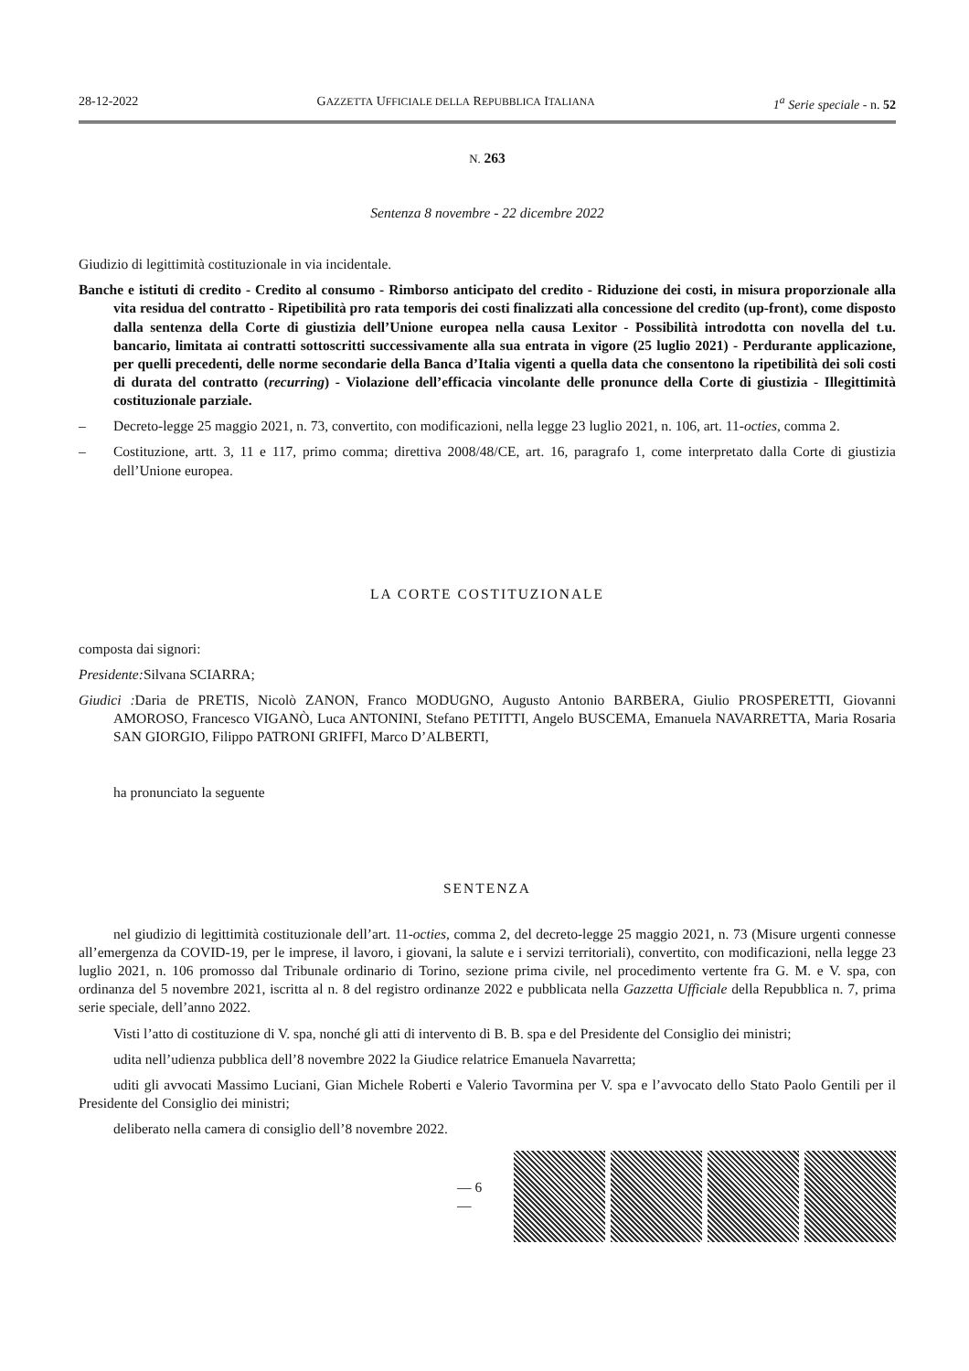28-12-2022 GAZZETTA UFFICIALE DELLA REPUBBLICA ITALIANA 1<sup>a</sup> Serie speciale - n. 52
N. 263
Sentenza 8 novembre - 22 dicembre 2022
Giudizio di legittimità costituzionale in via incidentale.
Banche e istituti di credito - Credito al consumo - Rimborso anticipato del credito - Riduzione dei costi, in misura proporzionale alla vita residua del contratto - Ripetibilità pro rata temporis dei costi finalizzati alla concessione del credito (up-front), come disposto dalla sentenza della Corte di giustizia dell’Unione europea nella causa Lexitor - Possibilità introdotta con novella del t.u. bancario, limitata ai contratti sottoscritti successivamente alla sua entrata in vigore (25 luglio 2021) - Perdurante applicazione, per quelli precedenti, delle norme secondarie della Banca d’Italia vigenti a quella data che consentono la ripetibilità dei soli costi di durata del contratto (recurring) - Violazione dell’efficacia vincolante delle pronunce della Corte di giustizia - Illegittimità costituzionale parziale.
– Decreto-legge 25 maggio 2021, n. 73, convertito, con modificazioni, nella legge 23 luglio 2021, n. 106, art. 11-octies, comma 2.
– Costituzione, artt. 3, 11 e 117, primo comma; direttiva 2008/48/CE, art. 16, paragrafo 1, come interpretato dalla Corte di giustizia dell’Unione europea.
LA CORTE COSTITUZIONALE
composta dai signori:
Presidente: Silvana SCIARRA;
Giudici : Daria de PRETIS, Nicolò ZANON, Franco MODUGNO, Augusto Antonio BARBERA, Giulio PROSPERETTI, Giovanni AMOROSO, Francesco VIGANÒ, Luca ANTONINI, Stefano PETITTI, Angelo BUSCEMA, Emanuela NAVARRETTA, Maria Rosaria SAN GIORGIO, Filippo PATRONI GRIFFI, Marco D’ALBERTI,
ha pronunciato la seguente
SENTENZA
nel giudizio di legittimità costituzionale dell’art. 11-octies, comma 2, del decreto-legge 25 maggio 2021, n. 73 (Misure urgenti connesse all’emergenza da COVID-19, per le imprese, il lavoro, i giovani, la salute e i servizi territoriali), convertito, con modificazioni, nella legge 23 luglio 2021, n. 106 promosso dal Tribunale ordinario di Torino, sezione prima civile, nel procedimento vertente fra G. M. e V. spa, con ordinanza del 5 novembre 2021, iscritta al n. 8 del registro ordinanze 2022 e pubblicata nella Gazzetta Ufficiale della Repubblica n. 7, prima serie speciale, dell’anno 2022.
Visti l’atto di costituzione di V. spa, nonché gli atti di intervento di B. B. spa e del Presidente del Consiglio dei ministri;
udita nell’udienza pubblica dell’8 novembre 2022 la Giudice relatrice Emanuela Navarretta;
uditi gli avvocati Massimo Luciani, Gian Michele Roberti e Valerio Tavormina per V. spa e l’avvocato dello Stato Paolo Gentili per il Presidente del Consiglio dei ministri;
deliberato nella camera di consiglio dell’8 novembre 2022.
— 6 —